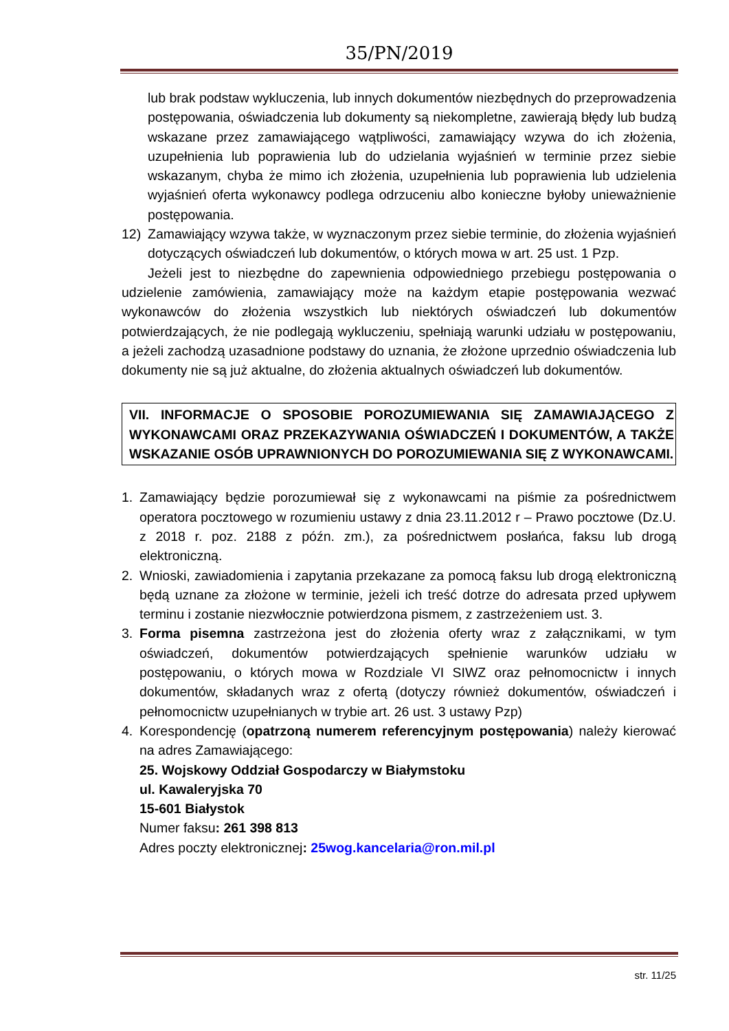35/PN/2019
lub brak podstaw wykluczenia, lub innych dokumentów niezbędnych do przeprowadzenia postępowania, oświadczenia lub dokumenty są niekompletne, zawierają błędy lub budzą wskazane przez zamawiającego wątpliwości, zamawiający wzywa do ich złożenia, uzupełnienia lub poprawienia lub do udzielania wyjaśnień w terminie przez siebie wskazanym, chyba że mimo ich złożenia, uzupełnienia lub poprawienia lub udzielenia wyjaśnień oferta wykonawcy podlega odrzuceniu albo konieczne byłoby unieważnienie postępowania.
12) Zamawiający wzywa także, w wyznaczonym przez siebie terminie, do złożenia wyjaśnień dotyczących oświadczeń lub dokumentów, o których mowa w art. 25 ust. 1 Pzp.
Jeżeli jest to niezbędne do zapewnienia odpowiedniego przebiegu postępowania o udzielenie zamówienia, zamawiający może na każdym etapie postępowania wezwać wykonawców do złożenia wszystkich lub niektórych oświadczeń lub dokumentów potwierdzających, że nie podlegają wykluczeniu, spełniają warunki udziału w postępowaniu, a jeżeli zachodzą uzasadnione podstawy do uznania, że złożone uprzednio oświadczenia lub dokumenty nie są już aktualne, do złożenia aktualnych oświadczeń lub dokumentów.
VII. INFORMACJE O SPOSOBIE POROZUMIEWANIA SIĘ ZAMAWIAJĄCEGO Z WYKONAWCAMI ORAZ PRZEKAZYWANIA OŚWIADCZEŃ I DOKUMENTÓW, A TAKŻE WSKAZANIE OSÓB UPRAWNIONYCH DO POROZUMIEWANIA SIĘ Z WYKONAWCAMI.
1. Zamawiający będzie porozumiewał się z wykonawcami na piśmie za pośrednictwem operatora pocztowego w rozumieniu ustawy z dnia 23.11.2012 r – Prawo pocztowe (Dz.U. z 2018 r. poz. 2188 z późn. zm.), za pośrednictwem posłańca, faksu lub drogą elektroniczną.
2. Wnioski, zawiadomienia i zapytania przekazane za pomocą faksu lub drogą elektroniczną będą uznane za złożone w terminie, jeżeli ich treść dotrze do adresata przed upływem terminu i zostanie niezwłocznie potwierdzona pismem, z zastrzeżeniem ust. 3.
3. Forma pisemna zastrzeżona jest do złożenia oferty wraz z załącznikami, w tym oświadczeń, dokumentów potwierdzających spełnienie warunków udziału w postępowaniu, o których mowa w Rozdziale VI SIWZ oraz pełnomocnictw i innych dokumentów, składanych wraz z ofertą (dotyczy również dokumentów, oświadczeń i pełnomocnictw uzupełnianych w trybie art. 26 ust. 3 ustawy Pzp)
4. Korespondencję (opatrzoną numerem referencyjnym postępowania) należy kierować na adres Zamawiającego:
25. Wojskowy Oddział Gospodarczy w Białymstoku
ul. Kawaleryjska 70
15-601 Białystok
Numer faksu: 261 398 813
Adres poczty elektronicznej: 25wog.kancelaria@ron.mil.pl
str. 11/25